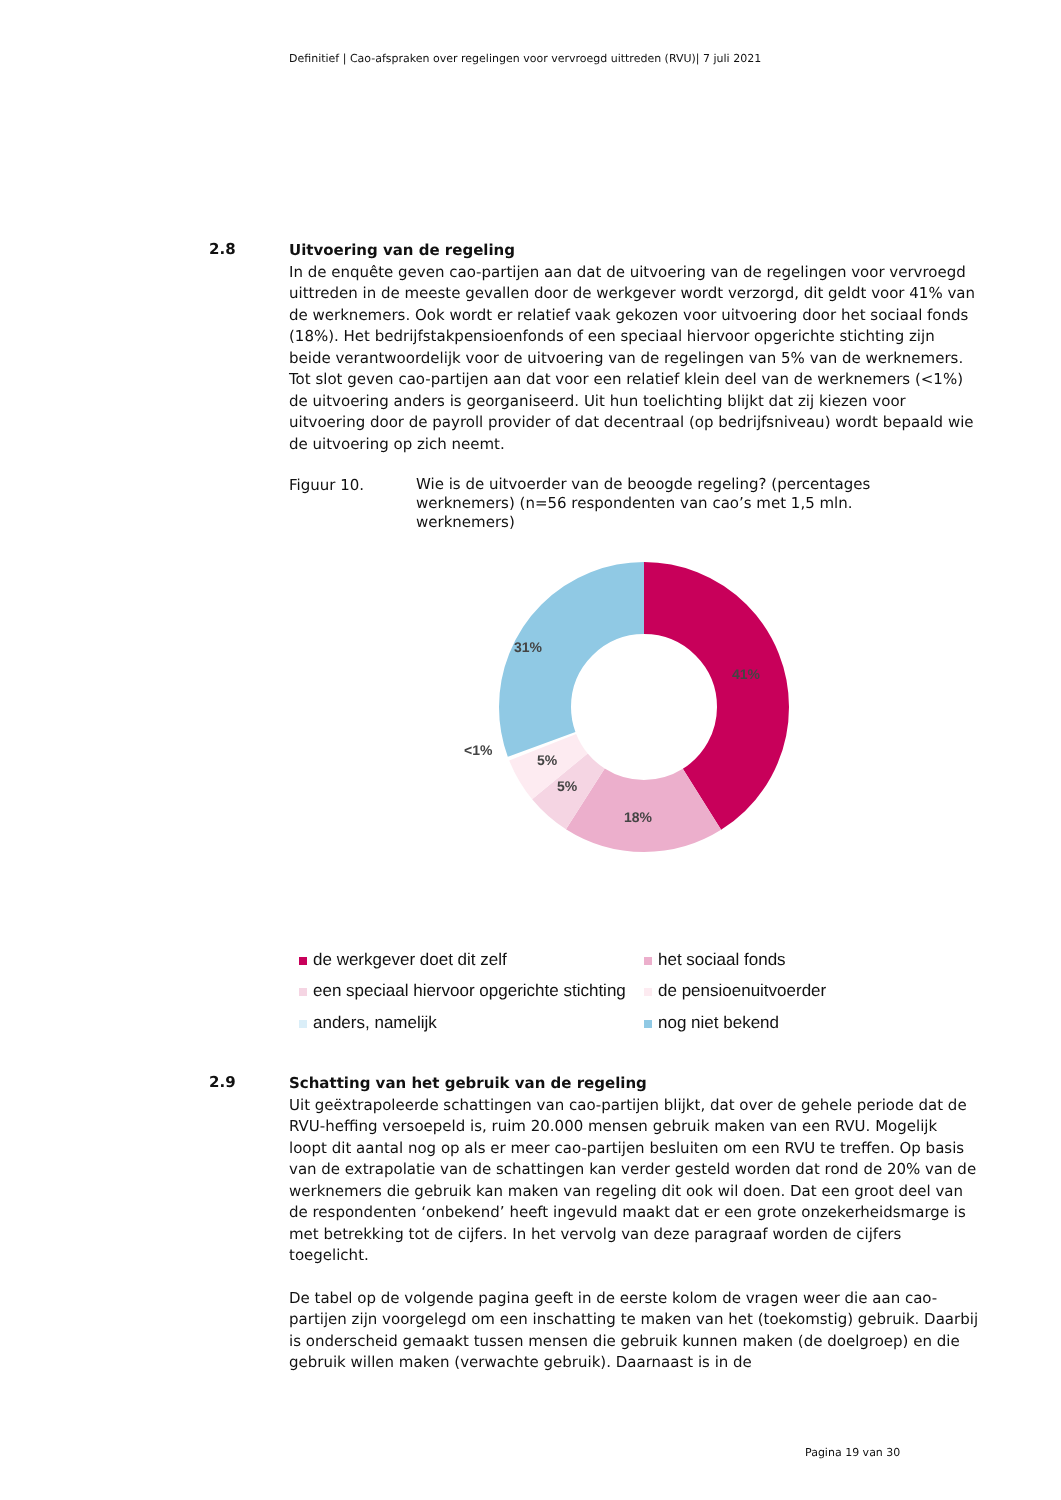Definitief | Cao-afspraken over regelingen voor vervroegd uittreden (RVU)| 7 juli 2021
2.8
Uitvoering van de regeling
In de enquête geven cao-partijen aan dat de uitvoering van de regelingen voor vervroegd uittreden in de meeste gevallen door de werkgever wordt verzorgd, dit geldt voor 41% van de werknemers. Ook wordt er relatief vaak gekozen voor uitvoering door het sociaal fonds (18%). Het bedrijfstakpensioenfonds of een speciaal hiervoor opgerichte stichting zijn beide verantwoordelijk voor de uitvoering van de regelingen van 5% van de werknemers. Tot slot geven cao-partijen aan dat voor een relatief klein deel van de werknemers (<1%) de uitvoering anders is georganiseerd. Uit hun toelichting blijkt dat zij kiezen voor uitvoering door de payroll provider of dat decentraal (op bedrijfsniveau) wordt bepaald wie de uitvoering op zich neemt.
Figuur 10.
Wie is de uitvoerder van de beoogde regeling? (percentages werknemers) (n=56 respondenten van cao’s met 1,5 mln. werknemers)
41%
18%
5%
5%
31%
<1%
de werkgever doet dit zelf
het sociaal fonds
een speciaal hiervoor opgerichte stichting
de pensioenuitvoerder
anders, namelijk
nog niet bekend
2.9
Schatting van het gebruik van de regeling
Uit geëxtrapoleerde schattingen van cao-partijen blijkt, dat over de gehele periode dat de RVU-heffing versoepeld is, ruim 20.000 mensen gebruik maken van een RVU. Mogelijk loopt dit aantal nog op als er meer cao-partijen besluiten om een RVU te treffen. Op basis van de extrapolatie van de schattingen kan verder gesteld worden dat rond de 20% van de werknemers die gebruik kan maken van regeling dit ook wil doen. Dat een groot deel van de respondenten ‘onbekend’ heeft ingevuld maakt dat er een grote onzekerheidsmarge is met betrekking tot de cijfers. In het vervolg van deze paragraaf worden de cijfers toegelicht.
De tabel op de volgende pagina geeft in de eerste kolom de vragen weer die aan cao-partijen zijn voorgelegd om een inschatting te maken van het (toekomstig) gebruik. Daarbij is onderscheid gemaakt tussen mensen die gebruik kunnen maken (de doelgroep) en die gebruik willen maken (verwachte gebruik). Daarnaast is in de
Pagina 19 van 30